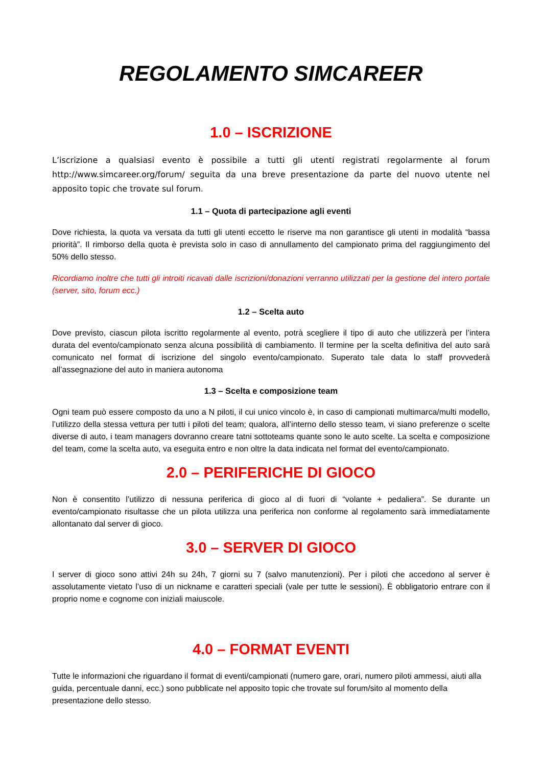REGOLAMENTO SIMCAREER
1.0 – ISCRIZIONE
L’iscrizione a qualsiasi evento è possibile a tutti gli utenti registrati regolarmente al forum http://www.simcareer.org/forum/ seguita da una breve presentazione da parte del nuovo utente nel apposito topic che trovate sul forum.
1.1 – Quota di partecipazione agli eventi
Dove richiesta, la quota va versata da tutti gli utenti eccetto le riserve ma non garantisce gli utenti in modalità “bassa priorità”. Il rimborso della quota è prevista solo in caso di annullamento del campionato prima del raggiungimento del 50% dello stesso.
Ricordiamo inoltre che tutti gli introiti ricavati dalle iscrizioni/donazioni verranno utilizzati per la gestione del intero portale (server, sito, forum ecc.)
1.2 – Scelta auto
Dove previsto, ciascun pilota iscritto regolarmente al evento, potrà scegliere il tipo di auto che utilizzerà per l’intera durata del evento/campionato senza alcuna possibilità di cambiamento. Il termine per la scelta definitiva del auto sarà comunicato nel format di iscrizione del singolo evento/campionato. Superato tale data lo staff provvederà all’assegnazione del auto in maniera autonoma
1.3 – Scelta e composizione team
Ogni team può essere composto da uno a N piloti, il cui unico vincolo è, in caso di campionati multimarca/multi modello, l’utilizzo della stessa vettura per tutti i piloti del team; qualora, all’interno dello stesso team, vi siano preferenze o scelte diverse di auto, i team managers dovranno creare tatni sottoteams quante sono le auto scelte. La scelta e composizione del team, come la scelta auto, va eseguita entro e non oltre la data indicata nel format del evento/campionato.
2.0 – PERIFERICHE DI GIOCO
Non è consentito l’utilizzo di nessuna periferica di gioco al di fuori di “volante + pedaliera”. Se durante un evento/campionato risultasse che un pilota utilizza una periferica non conforme al regolamento sarà immediatamente allontanato dal server di gioco.
3.0 – SERVER DI GIOCO
I server di gioco sono attivi 24h su 24h, 7 giorni su 7 (salvo manutenzioni). Per i piloti che accedono al server è assolutamente vietato l’uso di un nickname e caratteri speciali (vale per tutte le sessioni). È obbligatorio entrare con il proprio nome e cognome con iniziali maiuscole.
4.0 – FORMAT EVENTI
Tutte le informazioni che riguardano il format di eventi/campionati (numero gare, orari, numero piloti ammessi, aiuti alla guida, percentuale danni, ecc.) sono pubblicate nel apposito topic che trovate sul forum/sito al momento della presentazione dello stesso.